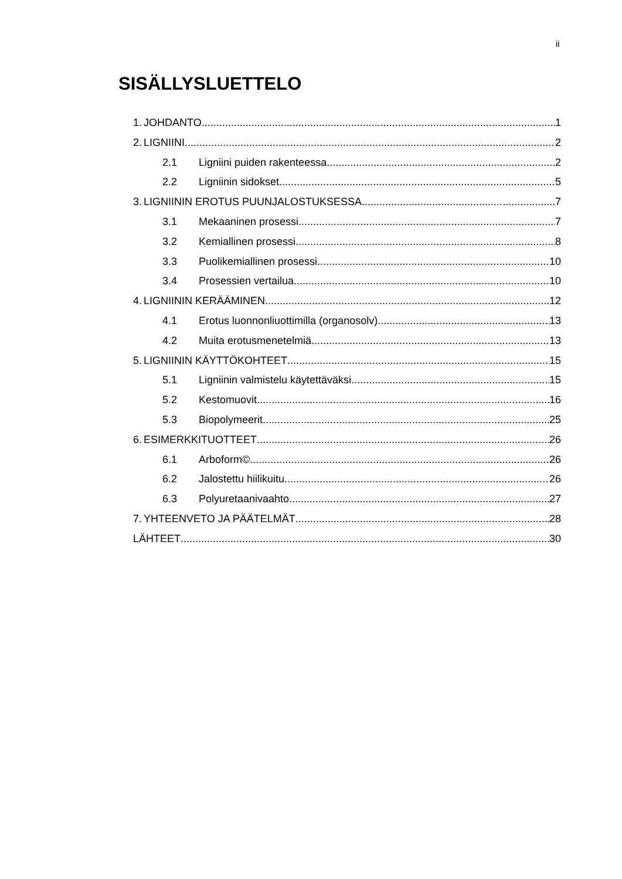ii
SISÄLLYSLUETTELO
1. JOHDANTO 1
2. LIGNIINI 2
2.1 Ligniini puiden rakenteessa 2
2.2 Ligniinin sidokset 5
3. LIGNIININ EROTUS PUUNJALOSTUKSESSA 7
3.1 Mekaaninen prosessi 7
3.2 Kemiallinen prosessi 8
3.3 Puolikemiallinen prosessi 10
3.4 Prosessien vertailua 10
4. LIGNIININ KERÄÄMINEN 12
4.1 Erotus luonnonliuottimilla (organosolv) 13
4.2 Muita erotusmenetelmiä 13
5. LIGNIININ KÄYTTÖKOHTEET 15
5.1 Ligniinin valmistelu käytettäväksi 15
5.2 Kestomuovit 16
5.3 Biopolymeerit 25
6. ESIMERKKITUOTTEET 26
6.1 Arboform© 26
6.2 Jalostettu hiilikuitu 26
6.3 Polyuretaanivaahto 27
7. YHTEENVETO JA PÄÄTELMÄT 28
LÄHTEET 30